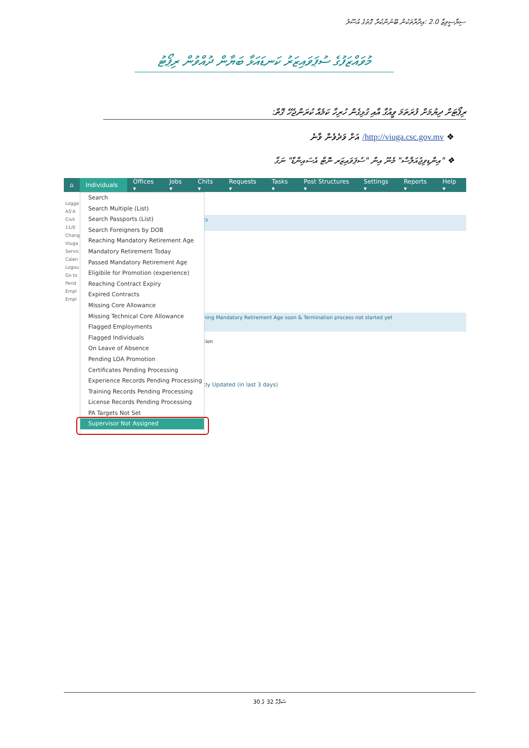ސިޔާސީވިޒާ 2.0 :އިދާރާތަކުން ބޭނުންކުރާ ގޮތުގެ އުސޫލު
މުވައްޒަފުގެ ސުޕަވައިޒަރު ކަނޑައަޅާ ބަޔާން ދުއްވުން ރިޕޯޓު
ރިޕޯޓަށް ދިޔުމަށް ފުރަތަމަ ވީއުގާ އާއި ގުޅިގެން ހުރިހާ ކަމެއް ކުރަންޖެހޭ ގޮތް:
❖ http://viuga.csc.gov.mv/ އަށް ވަދެވެން ވާނެ
❖ "އިންޑިވިޖުއަލްސް" މެނޫ އިން "ސުޕަވައިޒަރ ނޮޓް އެސައިންޑް" ނަގާ
⌂ Individuals ▾ Offices ▾ Jobs ▾ Chits ▾ Requests ▾ Tasks ▾ Post Structures ▾ Settings ▾ Reports ▾ Help ▾
Logge
AS'A
Civil
11/0
Chang
Viuga
Servic
Calen
Logou
Go to
Pend
Empl
Empl
ts
hing Mandatory Retirement Age soon & Termination process not started yet
tion
tly Updated (in last 3 days)
Search
Search Multiple (List)
Search Passports (List)
Search Foreigners by DOB
Reaching Mandatory Retirement Age
Mandatory Retirement Today
Passed Mandatory Retirement Age
Eligibile for Promotion (experience)
Reaching Contract Expiry
Expired Contracts
Missing Core Allowance
Missing Technical Core Allowance
Flagged Employments
Flagged Individuals
On Leave of Absence
Pending LOA Promotion
Certificates Pending Processing
Experience Records Pending Processing
Training Records Pending Processing
License Records Pending Processing
PA Targets Not Set
Supervisor Not Assigned
ސަފްހާ 32 ގެ 30